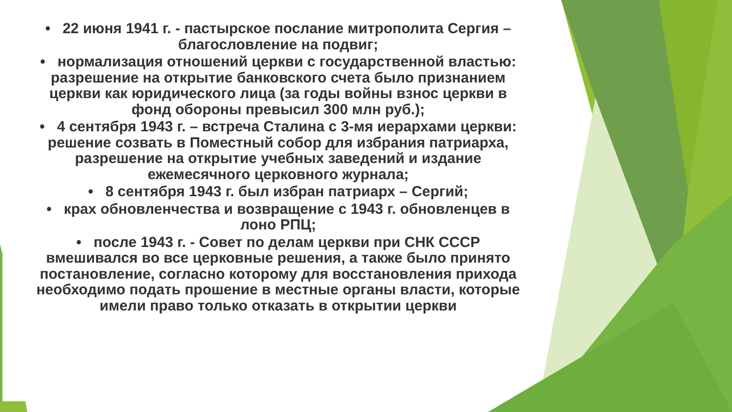• 22 июня 1941 г. - пастырское послание митрополита Сергия – благословление на подвиг;
• нормализация отношений церкви с государственной властью: разрешение на открытие банковского счета было признанием церкви как юридического лица (за годы войны взнос церкви в фонд обороны превысил 300 млн руб.);
• 4 сентября 1943 г. – встреча Сталина с 3-мя иерархами церкви: решение созвать в Поместный собор для избрания патриарха, разрешение на открытие учебных заведений и издание ежемесячного церковного журнала;
• 8 сентября 1943 г. был избран патриарх – Сергий;
• крах обновленчества и возвращение с 1943 г. обновленцев в лоно РПЦ;
• после 1943 г. - Совет по делам церкви при СНК СССР вмешивался во все церковные решения, а также было принято постановление, согласно которому для восстановления прихода необходимо подать прошение в местные органы власти, которые имели право только отказать в открытии церкви